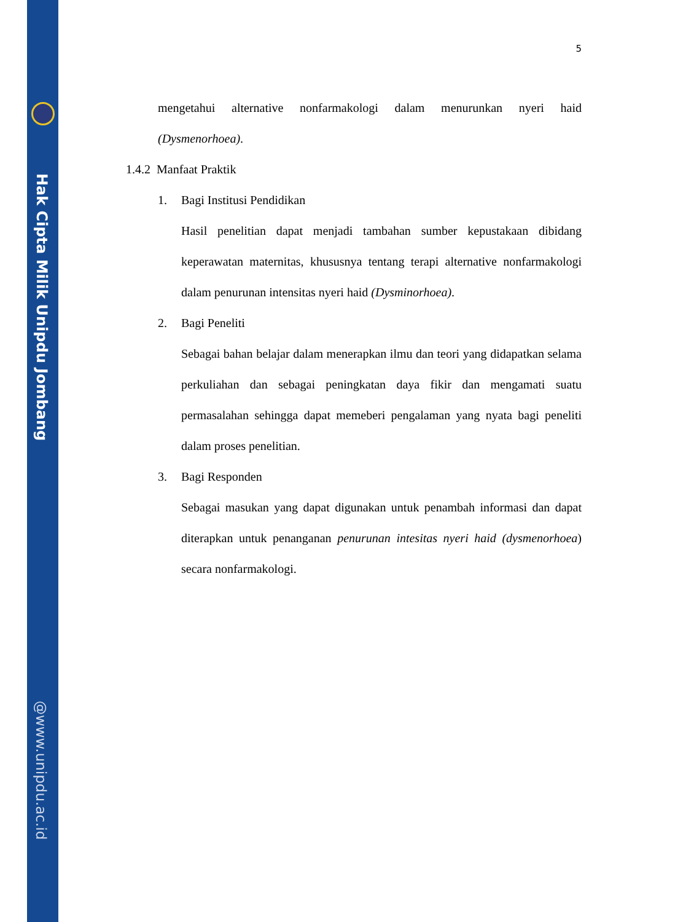Hak Cipta Milik Unipdu Jombang
@www.unipdu.ac.id
5
mengetahui alternative nonfarmakologi dalam menurunkan nyeri haid (Dysmenorhoea).
1.4.2 Manfaat Praktik
1. Bagi Institusi Pendidikan
Hasil penelitian dapat menjadi tambahan sumber kepustakaan dibidang keperawatan maternitas, khususnya tentang terapi alternative nonfarmakologi dalam penurunan intensitas nyeri haid (Dysminorhoea).
2. Bagi Peneliti
Sebagai bahan belajar dalam menerapkan ilmu dan teori yang didapatkan selama perkuliahan dan sebagai peningkatan daya fikir dan mengamati suatu permasalahan sehingga dapat memeberi pengalaman yang nyata bagi peneliti dalam proses penelitian.
3. Bagi Responden
Sebagai masukan yang dapat digunakan untuk penambah informasi dan dapat diterapkan untuk penanganan penurunan intesitas nyeri haid (dysmenorhoea) secara nonfarmakologi.